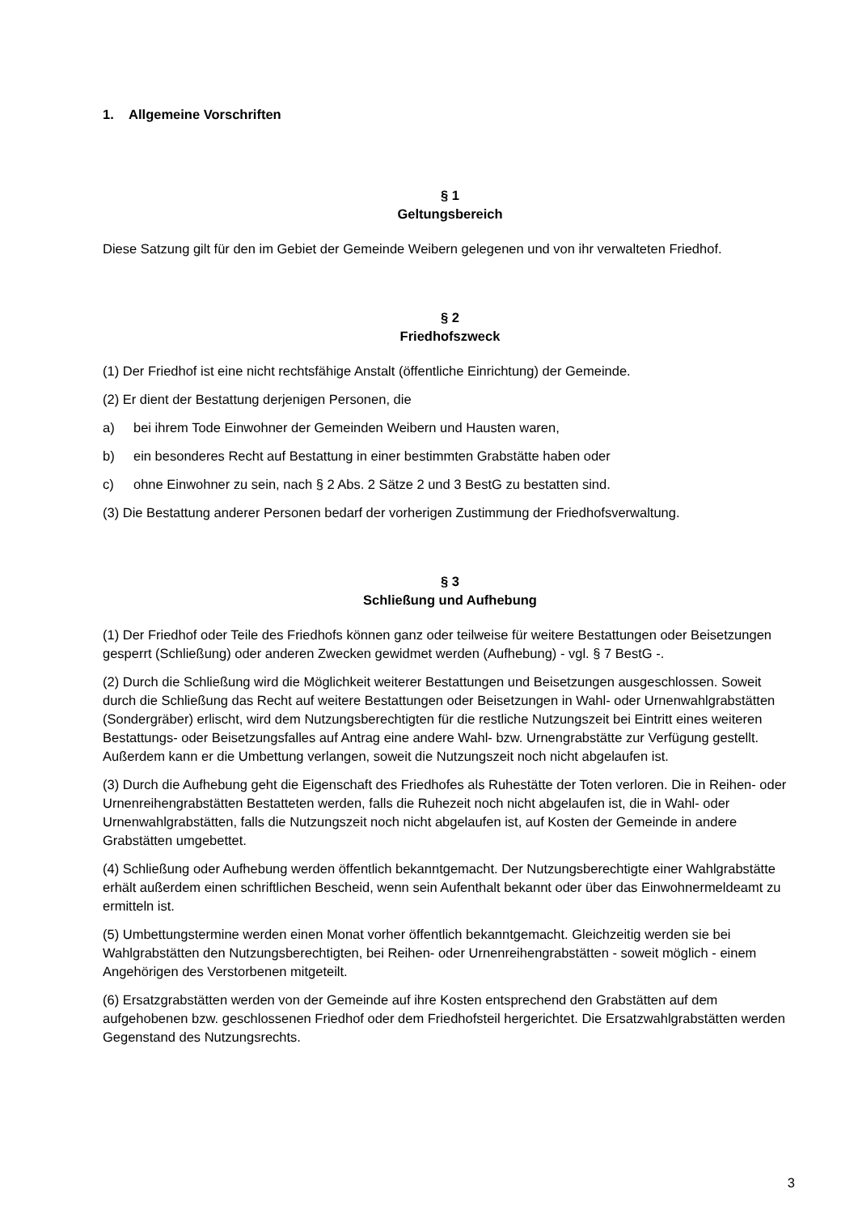1. Allgemeine Vorschriften
§ 1
Geltungsbereich
Diese Satzung gilt für den im Gebiet der Gemeinde Weibern gelegenen und von ihr verwalteten Friedhof.
§ 2
Friedhofszweck
(1) Der Friedhof ist eine nicht rechtsfähige Anstalt (öffentliche Einrichtung) der Gemeinde.
(2) Er dient der Bestattung derjenigen Personen, die
a) bei ihrem Tode Einwohner der Gemeinden Weibern und Hausten waren,
b) ein besonderes Recht auf Bestattung in einer bestimmten Grabstätte haben oder
c) ohne Einwohner zu sein, nach § 2 Abs. 2 Sätze 2 und 3 BestG zu bestatten sind.
(3) Die Bestattung anderer Personen bedarf der vorherigen Zustimmung der Friedhofsverwaltung.
§ 3
Schließung und Aufhebung
(1) Der Friedhof oder Teile des Friedhofs können ganz oder teilweise für weitere Bestattungen oder Beisetzungen gesperrt (Schließung) oder anderen Zwecken gewidmet werden (Aufhebung) - vgl. § 7 BestG -.
(2) Durch die Schließung wird die Möglichkeit weiterer Bestattungen und Beisetzungen ausgeschlossen. Soweit durch die Schließung das Recht auf weitere Bestattungen oder Beisetzungen in Wahl- oder Urnenwahlgrabstätten (Sondergräber) erlischt, wird dem Nutzungsberechtigten für die restliche Nutzungszeit bei Eintritt eines weiteren Bestattungs- oder Beisetzungsfalles auf Antrag eine andere Wahl- bzw. Urnengrabstätte zur Verfügung gestellt. Außerdem kann er die Umbettung verlangen, soweit die Nutzungszeit noch nicht abgelaufen ist.
(3) Durch die Aufhebung geht die Eigenschaft des Friedhofes als Ruhestätte der Toten verloren. Die in Reihen- oder Urnenreihengrabstätten Bestatteten werden, falls die Ruhezeit noch nicht abgelaufen ist, die in Wahl- oder Urnenwahlgrabstätten, falls die Nutzungszeit noch nicht abgelaufen ist, auf Kosten der Gemeinde in andere Grabstätten umgebettet.
(4) Schließung oder Aufhebung werden öffentlich bekanntgemacht. Der Nutzungsberechtigte einer Wahlgrabstätte erhält außerdem einen schriftlichen Bescheid, wenn sein Aufenthalt bekannt oder über das Einwohnermeldeamt zu ermitteln ist.
(5) Umbettungstermine werden einen Monat vorher öffentlich bekanntgemacht. Gleichzeitig werden sie bei Wahlgrabstätten den Nutzungsberechtigten, bei Reihen- oder Urnenreihengrabstätten - soweit möglich - einem Angehörigen des Verstorbenen mitgeteilt.
(6) Ersatzgrabstätten werden von der Gemeinde auf ihre Kosten entsprechend den Grabstätten auf dem aufgehobenen bzw. geschlossenen Friedhof oder dem Friedhofsteil hergerichtet. Die Ersatzwahlgrabstätten werden Gegenstand des Nutzungsrechts.
3